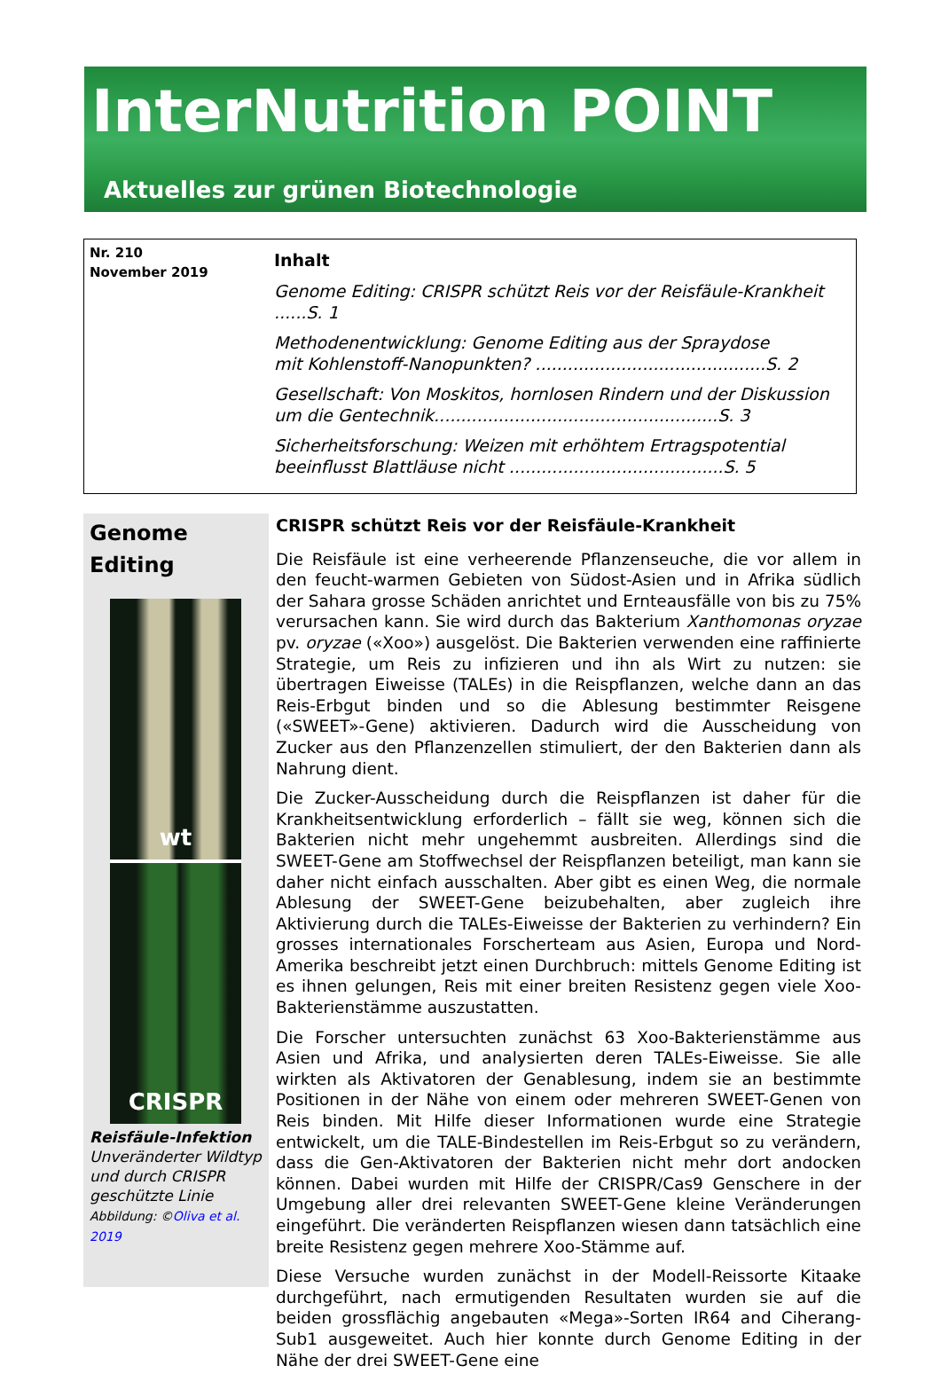InterNutrition POINT
Aktuelles zur grünen Biotechnologie
Nr. 210
November 2019
Inhalt
Genome Editing: CRISPR schützt Reis vor der Reisfäule-Krankheit ......S. 1
Methodenentwicklung: Genome Editing aus der Spraydose
mit Kohlenstoff-Nanopunkten? ...........................................S. 2
Gesellschaft: Von Moskitos, hornlosen Rindern und der Diskussion
um die Gentechnik.....................................................S. 3
Sicherheitsforschung: Weizen mit erhöhtem Ertragspotential
beeinflusst Blattläuse nicht ........................................S. 5
Genome
Editing
wt
CRISPR
Reisfäule-Infektion
Unveränderter Wildtyp und durch CRISPR geschützte Linie
Abbildung: ©Oliva et al. 2019
CRISPR schützt Reis vor der Reisfäule-Krankheit
Die Reisfäule ist eine verheerende Pflanzenseuche, die vor allem in den feucht-warmen Gebieten von Südost-Asien und in Afrika südlich der Sahara grosse Schäden anrichtet und Ernteausfälle von bis zu 75% verursachen kann. Sie wird durch das Bakterium Xanthomonas oryzae pv. oryzae («Xoo») ausgelöst. Die Bakterien verwenden eine raffinierte Strategie, um Reis zu infizieren und ihn als Wirt zu nutzen: sie übertragen Eiweisse (TALEs) in die Reispflanzen, welche dann an das Reis-Erbgut binden und so die Ablesung bestimmter Reisgene («SWEET»-Gene) aktivieren. Dadurch wird die Ausscheidung von Zucker aus den Pflanzenzellen stimuliert, der den Bakterien dann als Nahrung dient.
Die Zucker-Ausscheidung durch die Reispflanzen ist daher für die Krankheitsentwicklung erforderlich – fällt sie weg, können sich die Bakterien nicht mehr ungehemmt ausbreiten. Allerdings sind die SWEET-Gene am Stoffwechsel der Reispflanzen beteiligt, man kann sie daher nicht einfach ausschalten. Aber gibt es einen Weg, die normale Ablesung der SWEET-Gene beizubehalten, aber zugleich ihre Aktivierung durch die TALEs-Eiweisse der Bakterien zu verhindern? Ein grosses internationales Forscherteam aus Asien, Europa und Nord-Amerika beschreibt jetzt einen Durchbruch: mittels Genome Editing ist es ihnen gelungen, Reis mit einer breiten Resistenz gegen viele Xoo-Bakterienstämme auszustatten.
Die Forscher untersuchten zunächst 63 Xoo-Bakterienstämme aus Asien und Afrika, und analysierten deren TALEs-Eiweisse. Sie alle wirkten als Aktivatoren der Genablesung, indem sie an bestimmte Positionen in der Nähe von einem oder mehreren SWEET-Genen von Reis binden. Mit Hilfe dieser Informationen wurde eine Strategie entwickelt, um die TALE-Bindestellen im Reis-Erbgut so zu verändern, dass die Gen-Aktivatoren der Bakterien nicht mehr dort andocken können. Dabei wurden mit Hilfe der CRISPR/Cas9 Genschere in der Umgebung aller drei relevanten SWEET-Gene kleine Veränderungen eingeführt. Die veränderten Reispflanzen wiesen dann tatsächlich eine breite Resistenz gegen mehrere Xoo-Stämme auf.
Diese Versuche wurden zunächst in der Modell-Reissorte Kitaake durchgeführt, nach ermutigenden Resultaten wurden sie auf die beiden grossflächig angebauten «Mega»-Sorten IR64 and Ciherang-Sub1 ausgeweitet. Auch hier konnte durch Genome Editing in der Nähe der drei SWEET-Gene eine